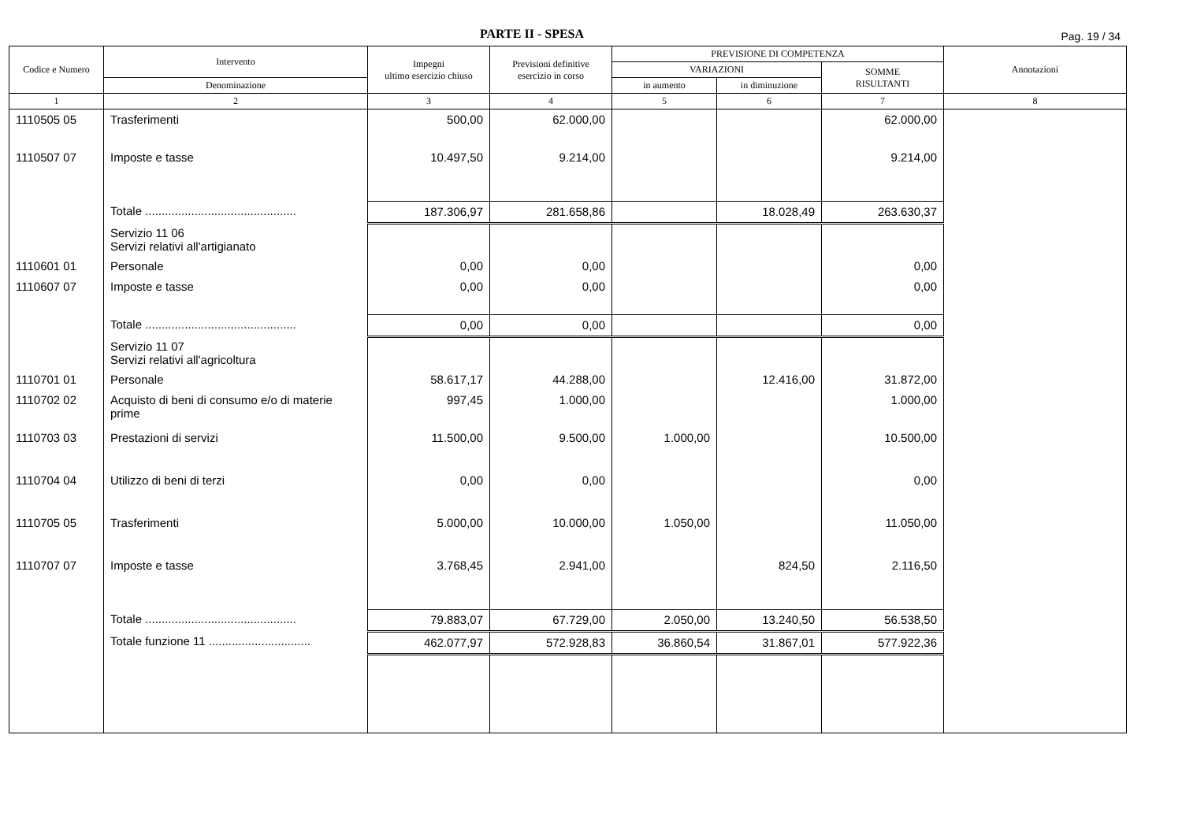PARTE II - SPESA Pag. 19 / 34
| Codice e Numero | Intervento | Impegni ultimo esercizio chiuso | Previsioni definitive esercizio in corso | PREVISIONE DI COMPETENZA | | | Annotazioni |
| --- | --- | --- | --- | --- | --- | --- | --- |
| | | | | VARIAZIONI | | SOMME RISULTANTI | |
| | Denominazione | | | in aumento | in diminuzione | | |
| 1 | 2 | 3 | 4 | 5 | 6 | 7 | 8 |
| 1110505 05 | Trasferimenti | 500,00 | 62.000,00 | | | 62.000,00 | |
| 1110507 07 | Imposte e tasse | 10.497,50 | 9.214,00 | | | 9.214,00 | |
| | Totale .............................................. | 187.306,97 | 281.658,86 | | 18.028,49 | 263.630,37 | |
| | Servizio 11 06 Servizi relativi all'artigianato | | | | | | |
| 1110601 01 | Personale | 0,00 | 0,00 | | | 0,00 | |
| 1110607 07 | Imposte e tasse | 0,00 | 0,00 | | | 0,00 | |
| | Totale .............................................. | 0,00 | 0,00 | | | 0,00 | |
| | Servizio 11 07 Servizi relativi all'agricoltura | | | | | | |
| 1110701 01 | Personale | 58.617,17 | 44.288,00 | | 12.416,00 | 31.872,00 | |
| 1110702 02 | Acquisto di beni di consumo e/o di materie prime | 997,45 | 1.000,00 | | | 1.000,00 | |
| 1110703 03 | Prestazioni di servizi | 11.500,00 | 9.500,00 | 1.000,00 | | 10.500,00 | |
| 1110704 04 | Utilizzo di beni di terzi | 0,00 | 0,00 | | | 0,00 | |
| 1110705 05 | Trasferimenti | 5.000,00 | 10.000,00 | 1.050,00 | | 11.050,00 | |
| 1110707 07 | Imposte e tasse | 3.768,45 | 2.941,00 | | 824,50 | 2.116,50 | |
| | Totale .............................................. | 79.883,07 | 67.729,00 | 2.050,00 | 13.240,50 | 56.538,50 | |
| | Totale funzione 11 ............................... | 462.077,97 | 572.928,83 | 36.860,54 | 31.867,01 | 577.922,36 | |